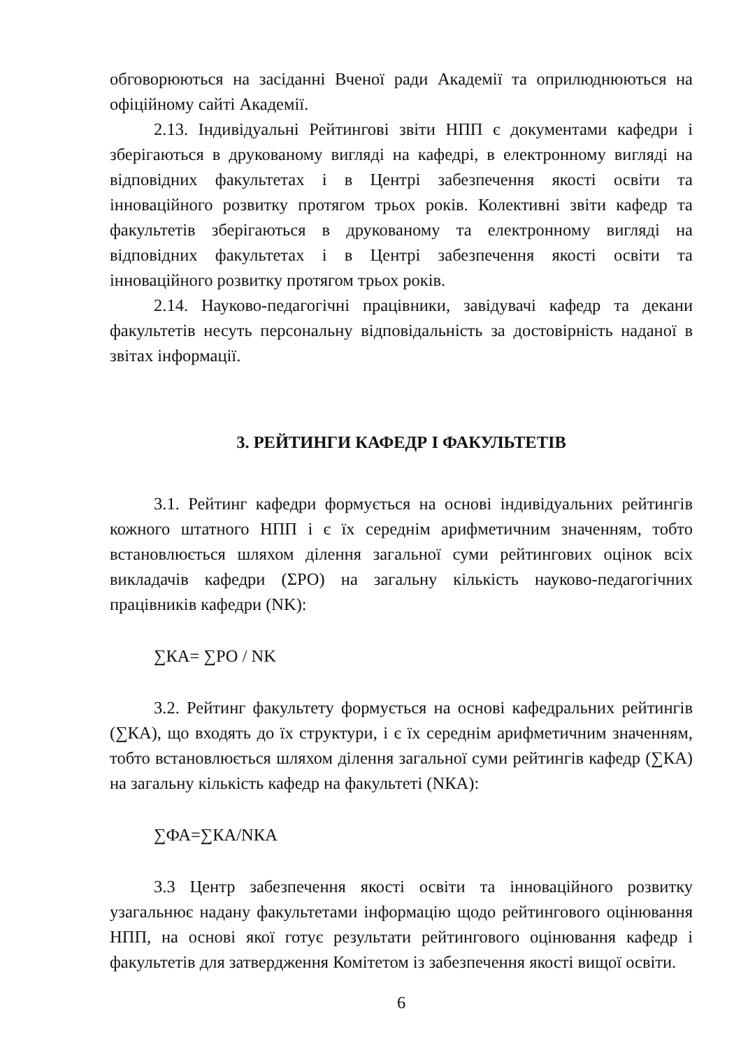обговорюються на засіданні Вченої ради Академії та оприлюднюються на офіційному сайті Академії.
2.13. Індивідуальні Рейтингові звіти НПП є документами кафедри і зберігаються в друкованому вигляді на кафедрі, в електронному вигляді на відповідних факультетах і в Центрі забезпечення якості освіти та інноваційного розвитку протягом трьох років. Колективні звіти кафедр та факультетів зберігаються в друкованому та електронному вигляді на відповідних факультетах і в Центрі забезпечення якості освіти та інноваційного розвитку протягом трьох років.
2.14. Науково-педагогічні працівники, завідувачі кафедр та декани факультетів несуть персональну відповідальність за достовірність наданої в звітах інформації.
3. РЕЙТИНГИ КАФЕДР І ФАКУЛЬТЕТІВ
3.1. Рейтинг кафедри формується на основі індивідуальних рейтингів кожного штатного НПП і є їх середнім арифметичним значенням, тобто встановлюється шляхом ділення загальної суми рейтингових оцінок всіх викладачів кафедри (ΣРО) на загальну кількість науково-педагогічних працівників кафедри (NK):
∑КА= ∑РО / NK
3.2. Рейтинг факультету формується на основі кафедральних рейтингів (∑КА), що входять до їх структури, і є їх середнім арифметичним значенням, тобто встановлюється шляхом ділення загальної суми рейтингів кафедр (∑КА) на загальну кількість кафедр на факультеті (NКА):
∑ФА=∑КА/NКА
3.3 Центр забезпечення якості освіти та інноваційного розвитку узагальнює надану факультетами інформацію щодо рейтингового оцінювання НПП, на основі якої готує результати рейтингового оцінювання кафедр і факультетів для затвердження Комітетом із забезпечення якості вищої освіти.
6